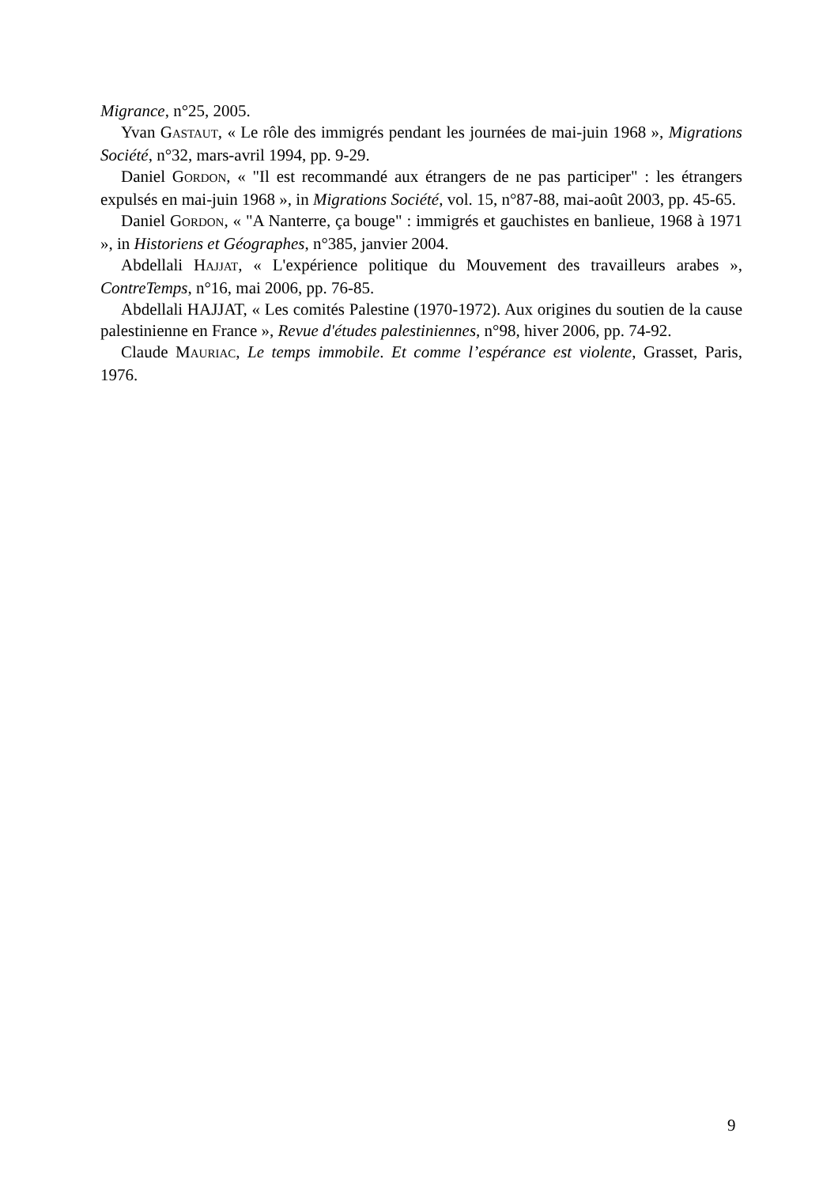Migrance, n°25, 2005.
Yvan GASTAUT, « Le rôle des immigrés pendant les journées de mai-juin 1968 », Migrations Société, n°32, mars-avril 1994, pp. 9-29.
Daniel GORDON, « "Il est recommandé aux étrangers de ne pas participer" : les étrangers expulsés en mai-juin 1968 », in Migrations Société, vol. 15, n°87-88, mai-août 2003, pp. 45-65.
Daniel GORDON, « "A Nanterre, ça bouge" : immigrés et gauchistes en banlieue, 1968 à 1971 », in Historiens et Géographes, n°385, janvier 2004.
Abdellali HAJJAT, « L'expérience politique du Mouvement des travailleurs arabes », ContreTemps, n°16, mai 2006, pp. 76-85.
Abdellali HAJJAT, « Les comités Palestine (1970-1972). Aux origines du soutien de la cause palestinienne en France », Revue d'études palestiniennes, n°98, hiver 2006, pp. 74-92.
Claude MAURIAC, Le temps immobile. Et comme l’espérance est violente, Grasset, Paris, 1976.
9